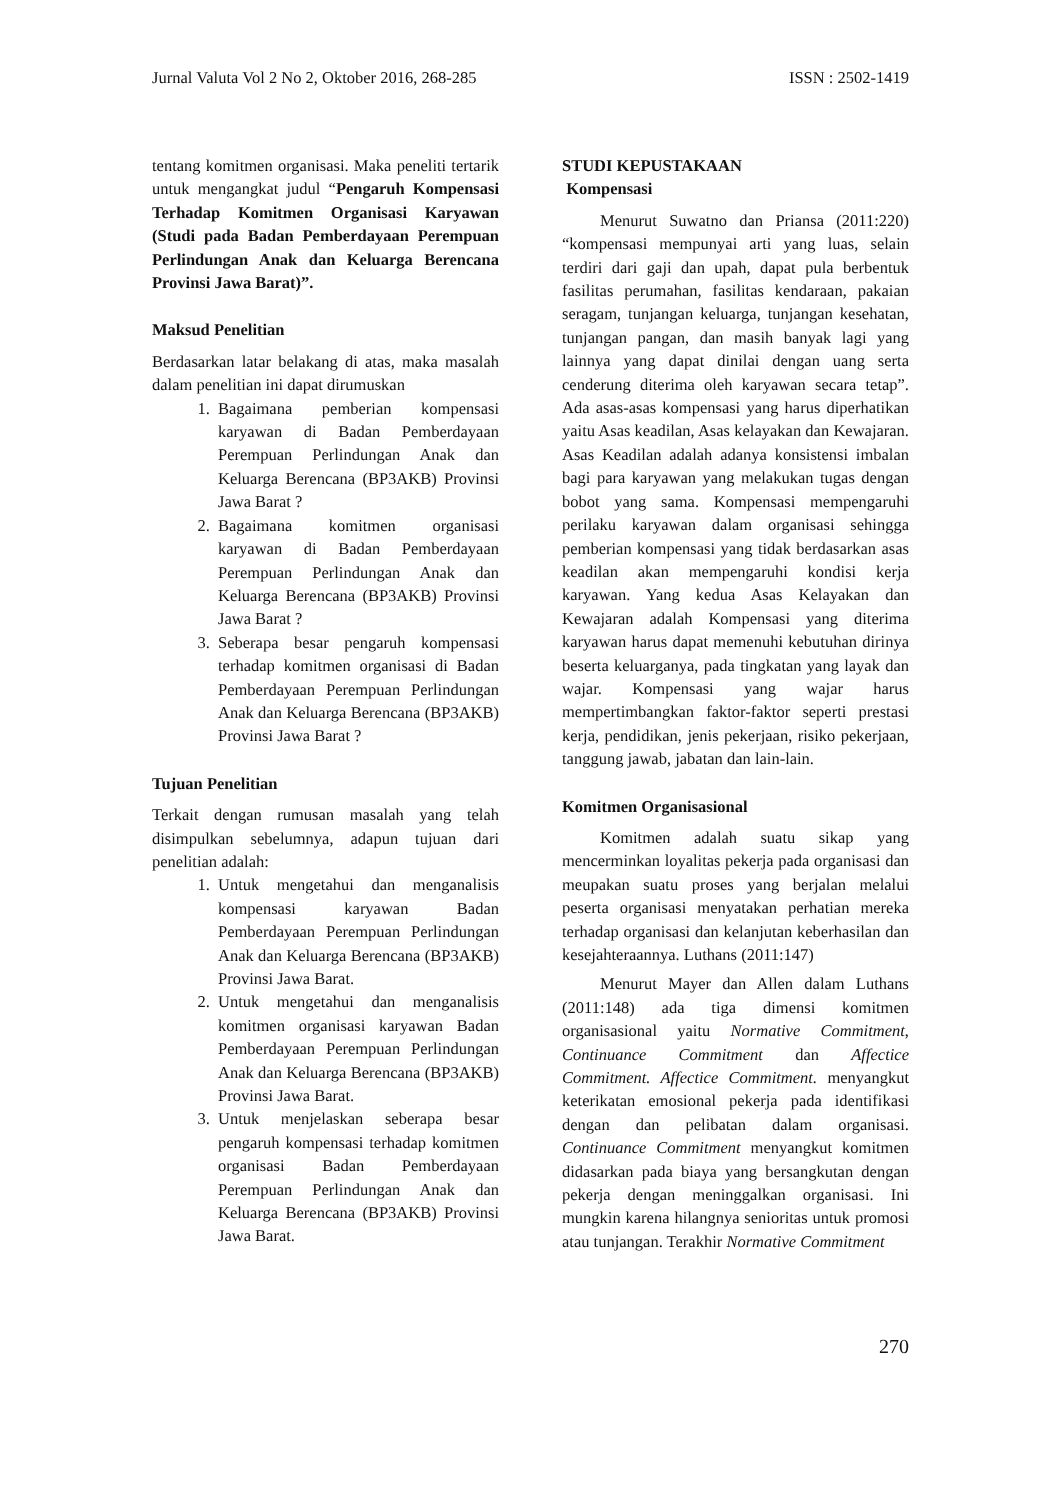Jurnal Valuta Vol 2 No 2, Oktober 2016, 268-285 ISSN : 2502-1419
tentang komitmen organisasi. Maka peneliti tertarik untuk mengangkat judul “Pengaruh Kompensasi Terhadap Komitmen Organisasi Karyawan (Studi pada Badan Pemberdayaan Perempuan Perlindungan Anak dan Keluarga Berencana Provinsi Jawa Barat)”.
Maksud Penelitian
Berdasarkan latar belakang di atas, maka masalah dalam penelitian ini dapat dirumuskan
1. Bagaimana pemberian kompensasi karyawan di Badan Pemberdayaan Perempuan Perlindungan Anak dan Keluarga Berencana (BP3AKB) Provinsi Jawa Barat ?
2. Bagaimana komitmen organisasi karyawan di Badan Pemberdayaan Perempuan Perlindungan Anak dan Keluarga Berencana (BP3AKB) Provinsi Jawa Barat ?
3. Seberapa besar pengaruh kompensasi terhadap komitmen organisasi di Badan Pemberdayaan Perempuan Perlindungan Anak dan Keluarga Berencana (BP3AKB) Provinsi Jawa Barat ?
Tujuan Penelitian
Terkait dengan rumusan masalah yang telah disimpulkan sebelumnya, adapun tujuan dari penelitian adalah:
1. Untuk mengetahui dan menganalisis kompensasi karyawan Badan Pemberdayaan Perempuan Perlindungan Anak dan Keluarga Berencana (BP3AKB) Provinsi Jawa Barat.
2. Untuk mengetahui dan menganalisis komitmen organisasi karyawan Badan Pemberdayaan Perempuan Perlindungan Anak dan Keluarga Berencana (BP3AKB) Provinsi Jawa Barat.
3. Untuk menjelaskan seberapa besar pengaruh kompensasi terhadap komitmen organisasi Badan Pemberdayaan Perempuan Perlindungan Anak dan Keluarga Berencana (BP3AKB) Provinsi Jawa Barat.
STUDI KEPUSTAKAAN
Kompensasi
Menurut Suwatno dan Priansa (2011:220) “kompensasi mempunyai arti yang luas, selain terdiri dari gaji dan upah, dapat pula berbentuk fasilitas perumahan, fasilitas kendaraan, pakaian seragam, tunjangan keluarga, tunjangan kesehatan, tunjangan pangan, dan masih banyak lagi yang lainnya yang dapat dinilai dengan uang serta cenderung diterima oleh karyawan secara tetap”. Ada asas-asas kompensasi yang harus diperhatikan yaitu Asas keadilan, Asas kelayakan dan Kewajaran. Asas Keadilan adalah adanya konsistensi imbalan bagi para karyawan yang melakukan tugas dengan bobot yang sama. Kompensasi mempengaruhi perilaku karyawan dalam organisasi sehingga pemberian kompensasi yang tidak berdasarkan asas keadilan akan mempengaruhi kondisi kerja karyawan. Yang kedua Asas Kelayakan dan Kewajaran adalah Kompensasi yang diterima karyawan harus dapat memenuhi kebutuhan dirinya beserta keluarganya, pada tingkatan yang layak dan wajar. Kompensasi yang wajar harus mempertimbangkan faktor-faktor seperti prestasi kerja, pendidikan, jenis pekerjaan, risiko pekerjaan, tanggung jawab, jabatan dan lain-lain.
Komitmen Organisasional
Komitmen adalah suatu sikap yang mencerminkan loyalitas pekerja pada organisasi dan meupakan suatu proses yang berjalan melalui peserta organisasi menyatakan perhatian mereka terhadap organisasi dan kelanjutan keberhasilan dan kesejahteraannya. Luthans (2011:147)
Menurut Mayer dan Allen dalam Luthans (2011:148) ada tiga dimensi komitmen organisasional yaitu Normative Commitment, Continuance Commitment dan Affectice Commitment. Affectice Commitment. menyangkut keterikatan emosional pekerja pada identifikasi dengan dan pelibatan dalam organisasi. Continuance Commitment menyangkut komitmen didasarkan pada biaya yang bersangkutan dengan pekerja dengan meninggalkan organisasi. Ini mungkin karena hilangnya senioritas untuk promosi atau tunjangan. Terakhir Normative Commitment
270